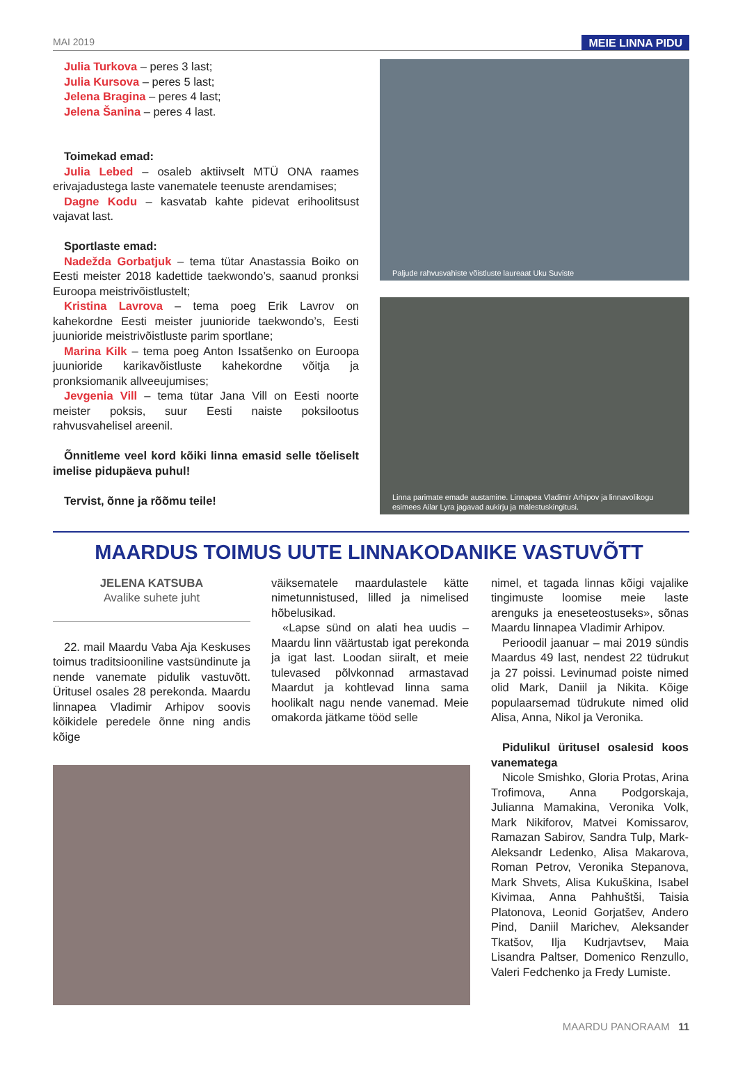MAI 2019 MEIE LINNA PIDU
Julia Turkova – peres 3 last;
Julia Kursova – peres 5 last;
Jelena Bragina – peres 4 last;
Jelena Šanina – peres 4 last.
Toimekad emad:
Julia Lebed – osaleb aktiivselt MTÜ ONA raames erivajadustega laste vanematele teenuste arendamises;
Dagne Kodu – kasvatab kahte pidevat erihoolitsust vajavat last.
Sportlaste emad:
Nadežda Gorbatjuk – tema tütar Anastassia Boiko on Eesti meister 2018 kadettide taekwondo’s, saanud pronksi Euroopa meistrivõistlustelt;
Kristina Lavrova – tema poeg Erik Lavrov on kahekordne Eesti meister juunioride taekwondo’s, Eesti juunioride meistrivõistluste parim sportlane;
Marina Kilk – tema poeg Anton Issatšenko on Euroopa juunioride karikavõistluste kahekordne võitja ja pronksiomanik allveeujumises;
Jevgenia Vill – tema tütar Jana Vill on Eesti noorte meister poksis, suur Eesti naiste poksilootus rahvusvahelisel areenil.
Õnnitleme veel kord kõiki linna emasid selle tõeliselt imelise pidupäeva puhul!
Tervist, õnne ja rõõmu teile!
Paljude rahvusvahiste võistluste laureaat Uku Suviste
Linna parimate emade austamine. Linnapea Vladimir Arhipov ja linnavolikogu esimees Ailar Lyra jagavad aukirju ja mälestuskingitusi.
MAARDUS TOIMUS UUTE LINNAKODANIKE VASTUVÕTT
JELENA KATSUBA
Avalike suhete juht
22. mail Maardu Vaba Aja Keskuses toimus traditsiooniline vastsündinute ja nende vanemate pidulik vastuvõtt. Üritusel osales 28 perekonda. Maardu linnapea Vladimir Arhipov soovis kõikidele peredele õnne ning andis kõige
väiksematele maardulastele kätte nimetunnistused, lilled ja nimelised hõbelusikad.
«Lapse sünd on alati hea uudis – Maardu linn väärtustab igat perekonda ja igat last. Loodan siiralt, et meie tulevased põlvkonnad armastavad Maardut ja kohtlevad linna sama hoolikalt nagu nende vanemad. Meie omakorda jätkame tööd selle
nimel, et tagada linnas kõigi vajalike tingimuste loomise meie laste arenguks ja eneseteostuseks», sõnas Maardu linnapea Vladimir Arhipov.
Perioodil jaanuar – mai 2019 sündis Maardus 49 last, nendest 22 tüdrukut ja 27 poissi. Levinumad poiste nimed olid Mark, Daniil ja Nikita. Kõige populaarsemad tüdrukute nimed olid Alisa, Anna, Nikol ja Veronika.
Pidulikul üritusel osalesid koos vanematega
Nicole Smishko, Gloria Protas, Arina Trofimova, Anna Podgorskaja, Julianna Mamakina, Veronika Volk, Mark Nikiforov, Matvei Komissarov, Ramazan Sabirov, Sandra Tulp, Mark-Aleksandr Ledenko, Alisa Makarova, Roman Petrov, Veronika Stepanova, Mark Shvets, Alisa Kukuškina, Isabel Kivimaa, Anna Pahhuštši, Taisia Platonova, Leonid Gorjatšev, Andero Pind, Daniil Marichev, Aleksander Tkatšov, Ilja Kudrjavtsev, Maia Lisandra Paltser, Domenico Renzullo, Valeri Fedchenko ja Fredy Lumiste.
MAARDU PANORAAM 11